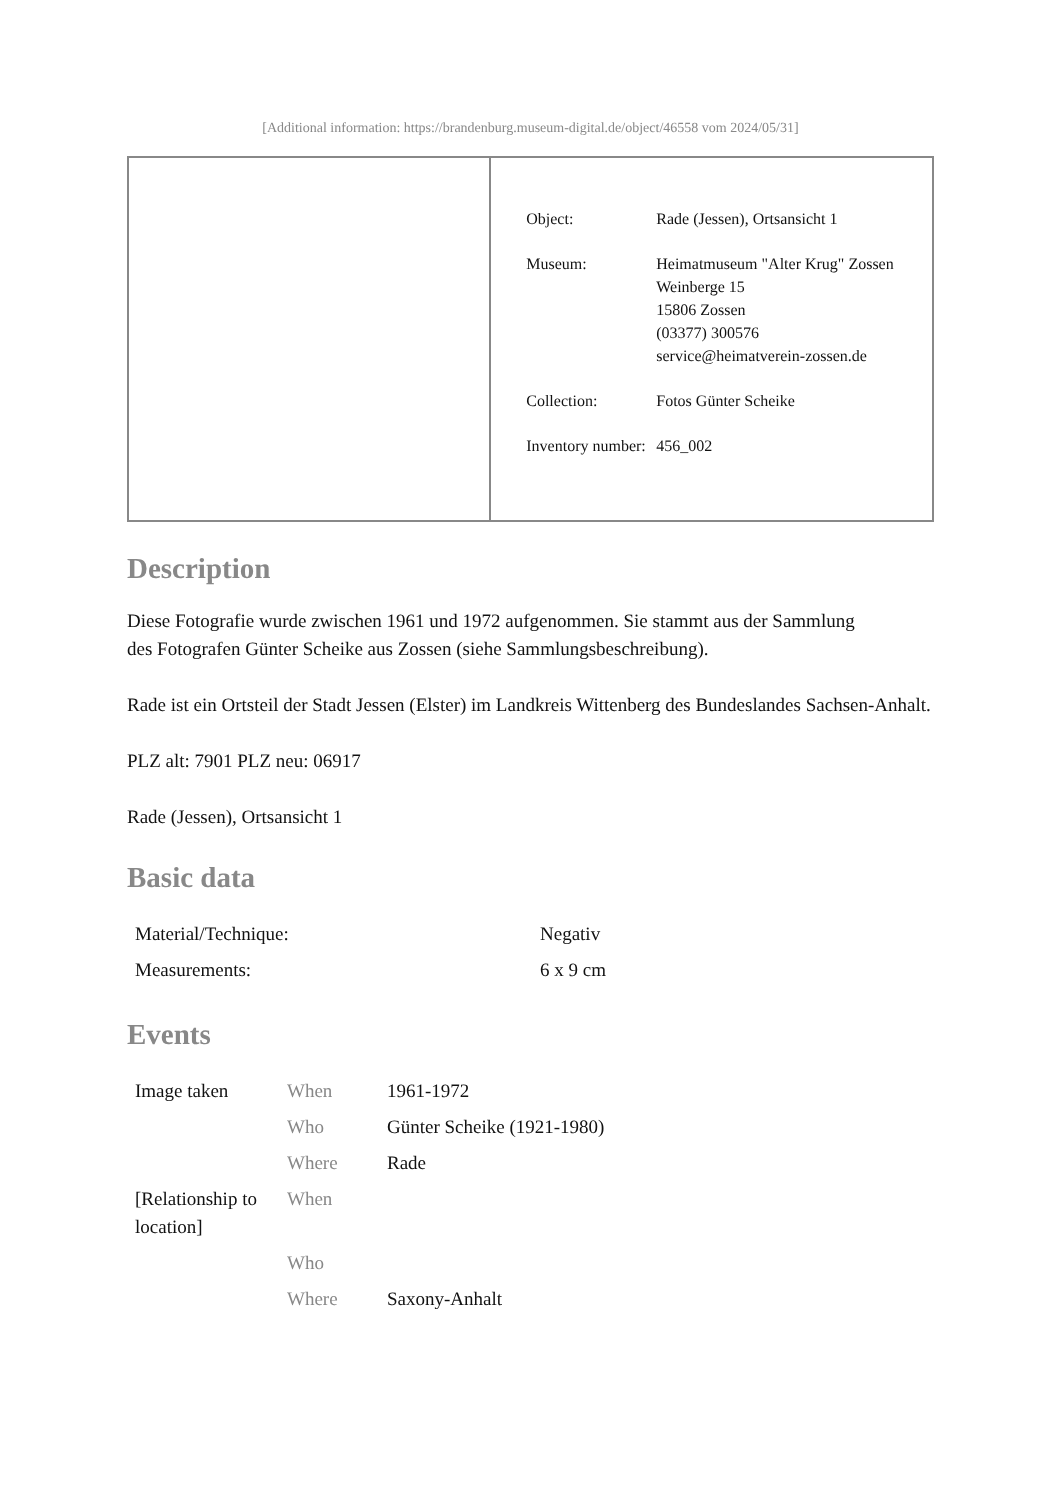[Additional information: https://brandenburg.museum-digital.de/object/46558 vom 2024/05/31]
| | / Object: / Rade (Jessen), Ortsansicht 1 / / Museum: / Heimatmuseum "Alter Krug" Zossen Weinberge 15 15806 Zossen (03377) 300576 service@heimatverein-zossen.de / / Collection: / Fotos Günter Scheike / / Inventory number: / 456_002 / |
Description
Diese Fotografie wurde zwischen 1961 und 1972 aufgenommen. Sie stammt aus der Sammlung
des Fotografen Günter Scheike aus Zossen (siehe Sammlungsbeschreibung).
Rade ist ein Ortsteil der Stadt Jessen (Elster) im Landkreis Wittenberg des Bundeslandes Sachsen-Anhalt.
PLZ alt: 7901 PLZ neu: 06917
Rade (Jessen), Ortsansicht 1
Basic data
| Material/Technique: | Negativ |
| Measurements: | 6 x 9 cm |
Events
| Image taken | When | 1961-1972 |
| | Who | Günter Scheike (1921-1980) |
| | Where | Rade |
| [Relationship to location] | When | |
| | Who | |
| | Where | Saxony-Anhalt |